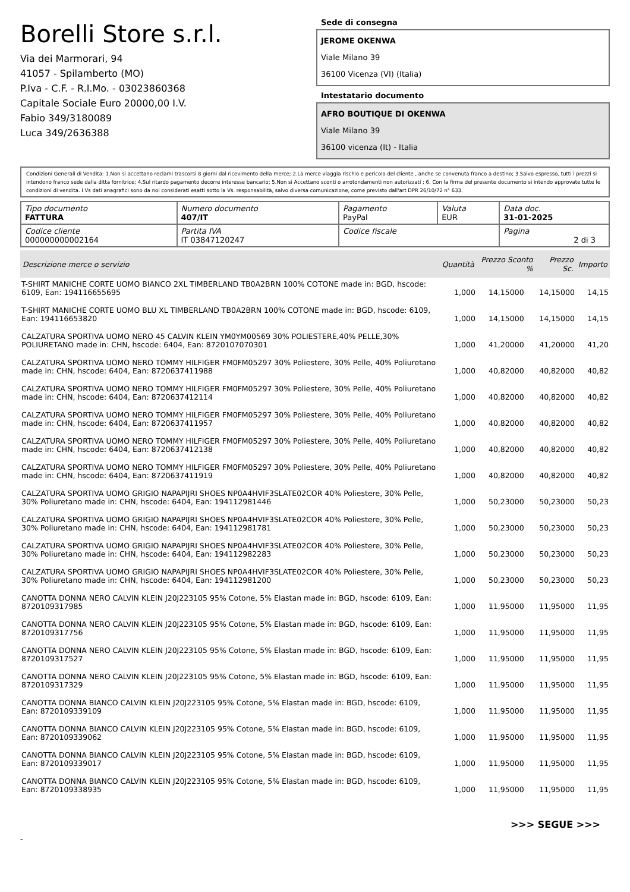Borelli Store s.r.l.
Via dei Marmorari, 94
41057 - Spilamberto (MO)
P.Iva - C.F. - R.I.Mo. - 03023860368
Capitale Sociale Euro 20000,00 I.V.
Fabio 349/3180089
Luca 349/2636388
Sede di consegna
JEROME OKENWA
Viale Milano 39
36100 Vicenza (VI) (Italia)
Intestatario documento
AFRO BOUTIQUE DI OKENWA
Viale Milano 39
36100 vicenza (It) - Italia
Condizioni Generali di Vendita: 1.Non si accettano reclami trascorsi 8 giorni dal ricevimento della merce; 2.La merce viaggia rischio e pericolo del cliente , anche se convenuta franco a destino; 3.Salvo espresso, tutti i prezzi si intendono franco sede dalla ditta fornitrice; 4.Sul ritardo pagamento decorre interesse bancario; 5.Non si Accettano sconti o arrotondamenti non autorizzati ; 6. Con la firma del presente documento si intendo approvate tutte le condizioni di vendita. I Vs dati anagrafici sono da noi considerati esatti sotto la Vs. responsabilità, salvo diversa comunicazione, come previsto dall'art DPR 26/10/72 n° 633.
| Tipo documento FATTURA | Numero documento 407/IT | Pagamento PayPal | Valuta EUR | Data doc. 31-01-2025 |
| Codice cliente 000000000002164 | Partita IVA IT 03847120247 | Codice fiscale | | Pagina 2 di 3 |
| Descrizione merce o servizio | Quantità | Prezzo Sconto % | Prezzo Sc. | Importo |
| --- | --- | --- | --- | --- |
| T-SHIRT MANICHE CORTE UOMO BIANCO 2XL TIMBERLAND TB0A2BRN 100% COTONE made in: BGD, hscode: 6109, Ean: 194116655695 | 1,000 | 14,15000 | 14,15000 | 14,15 |
| T-SHIRT MANICHE CORTE UOMO BLU XL TIMBERLAND TB0A2BRN 100% COTONE made in: BGD, hscode: 6109, Ean: 194116653820 | 1,000 | 14,15000 | 14,15000 | 14,15 |
| CALZATURA SPORTIVA UOMO NERO 45 CALVIN KLEIN YM0YM00569 30% POLIESTERE,40% PELLE,30% POLIURETANO made in: CHN, hscode: 6404, Ean: 8720107070301 | 1,000 | 41,20000 | 41,20000 | 41,20 |
| CALZATURA SPORTIVA UOMO NERO TOMMY HILFIGER FM0FM05297 30% Poliestere, 30% Pelle, 40% Poliuretano made in: CHN, hscode: 6404, Ean: 8720637411988 | 1,000 | 40,82000 | 40,82000 | 40,82 |
| CALZATURA SPORTIVA UOMO NERO TOMMY HILFIGER FM0FM05297 30% Poliestere, 30% Pelle, 40% Poliuretano made in: CHN, hscode: 6404, Ean: 8720637412114 | 1,000 | 40,82000 | 40,82000 | 40,82 |
| CALZATURA SPORTIVA UOMO NERO TOMMY HILFIGER FM0FM05297 30% Poliestere, 30% Pelle, 40% Poliuretano made in: CHN, hscode: 6404, Ean: 8720637411957 | 1,000 | 40,82000 | 40,82000 | 40,82 |
| CALZATURA SPORTIVA UOMO NERO TOMMY HILFIGER FM0FM05297 30% Poliestere, 30% Pelle, 40% Poliuretano made in: CHN, hscode: 6404, Ean: 8720637412138 | 1,000 | 40,82000 | 40,82000 | 40,82 |
| CALZATURA SPORTIVA UOMO NERO TOMMY HILFIGER FM0FM05297 30% Poliestere, 30% Pelle, 40% Poliuretano made in: CHN, hscode: 6404, Ean: 8720637411919 | 1,000 | 40,82000 | 40,82000 | 40,82 |
| CALZATURA SPORTIVA UOMO GRIGIO NAPAPIJRI SHOES NP0A4HVIF3SLATE02COR 40% Poliestere, 30% Pelle, 30% Poliuretano made in: CHN, hscode: 6404, Ean: 194112981446 | 1,000 | 50,23000 | 50,23000 | 50,23 |
| CALZATURA SPORTIVA UOMO GRIGIO NAPAPIJRI SHOES NP0A4HVIF3SLATE02COR 40% Poliestere, 30% Pelle, 30% Poliuretano made in: CHN, hscode: 6404, Ean: 194112981781 | 1,000 | 50,23000 | 50,23000 | 50,23 |
| CALZATURA SPORTIVA UOMO GRIGIO NAPAPIJRI SHOES NP0A4HVIF3SLATE02COR 40% Poliestere, 30% Pelle, 30% Poliuretano made in: CHN, hscode: 6404, Ean: 194112982283 | 1,000 | 50,23000 | 50,23000 | 50,23 |
| CALZATURA SPORTIVA UOMO GRIGIO NAPAPIJRI SHOES NP0A4HVIF3SLATE02COR 40% Poliestere, 30% Pelle, 30% Poliuretano made in: CHN, hscode: 6404, Ean: 194112981200 | 1,000 | 50,23000 | 50,23000 | 50,23 |
| CANOTTA DONNA NERO CALVIN KLEIN J20J223105 95% Cotone, 5% Elastan made in: BGD, hscode: 6109, Ean: 8720109317985 | 1,000 | 11,95000 | 11,95000 | 11,95 |
| CANOTTA DONNA NERO CALVIN KLEIN J20J223105 95% Cotone, 5% Elastan made in: BGD, hscode: 6109, Ean: 8720109317756 | 1,000 | 11,95000 | 11,95000 | 11,95 |
| CANOTTA DONNA NERO CALVIN KLEIN J20J223105 95% Cotone, 5% Elastan made in: BGD, hscode: 6109, Ean: 8720109317527 | 1,000 | 11,95000 | 11,95000 | 11,95 |
| CANOTTA DONNA NERO CALVIN KLEIN J20J223105 95% Cotone, 5% Elastan made in: BGD, hscode: 6109, Ean: 8720109317329 | 1,000 | 11,95000 | 11,95000 | 11,95 |
| CANOTTA DONNA BIANCO CALVIN KLEIN J20J223105 95% Cotone, 5% Elastan made in: BGD, hscode: 6109, Ean: 8720109339109 | 1,000 | 11,95000 | 11,95000 | 11,95 |
| CANOTTA DONNA BIANCO CALVIN KLEIN J20J223105 95% Cotone, 5% Elastan made in: BGD, hscode: 6109, Ean: 8720109339062 | 1,000 | 11,95000 | 11,95000 | 11,95 |
| CANOTTA DONNA BIANCO CALVIN KLEIN J20J223105 95% Cotone, 5% Elastan made in: BGD, hscode: 6109, Ean: 8720109339017 | 1,000 | 11,95000 | 11,95000 | 11,95 |
| CANOTTA DONNA BIANCO CALVIN KLEIN J20J223105 95% Cotone, 5% Elastan made in: BGD, hscode: 6109, Ean: 8720109338935 | 1,000 | 11,95000 | 11,95000 | 11,95 |
>>> SEGUE >>>
-